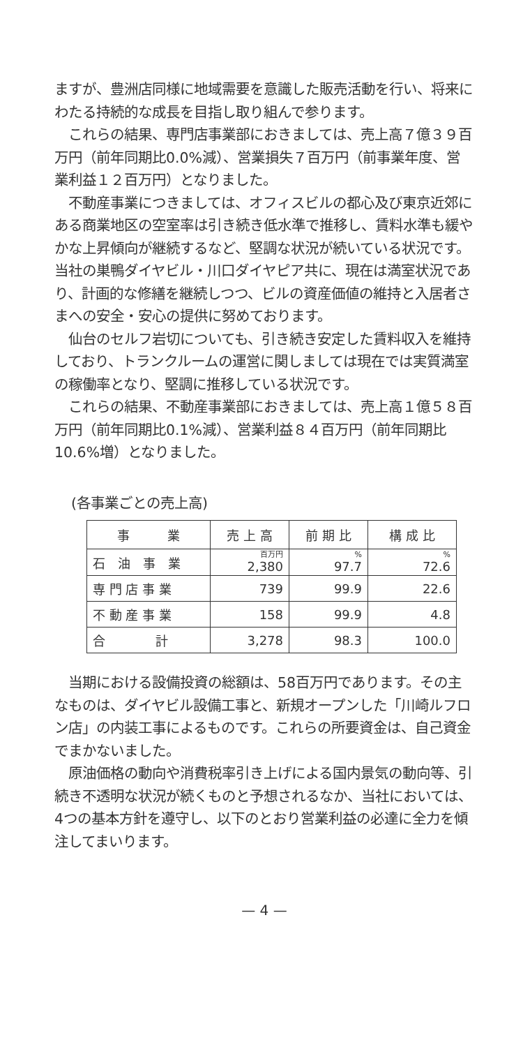ますが、豊洲店同様に地域需要を意識した販売活動を行い、将来にわたる持続的な成長を目指し取り組んで参ります。
　これらの結果、専門店事業部におきましては、売上高７億３９百万円（前年同期比0.0%減）、営業損失７百万円（前事業年度、営業利益１２百万円）となりました。
　不動産事業につきましては、オフィスビルの都心及び東京近郊にある商業地区の空室率は引き続き低水準で推移し、賃料水準も緩やかな上昇傾向が継続するなど、堅調な状況が続いている状況です。当社の巣鴨ダイヤビル・川口ダイヤピア共に、現在は満室状況であり、計画的な修繕を継続しつつ、ビルの資産価値の維持と入居者さまへの安全・安心の提供に努めております。
　仙台のセルフ岩切についても、引き続き安定した賃料収入を維持しており、トランクルームの運営に関しましては現在では実質満室の稼働率となり、堅調に推移している状況です。
　これらの結果、不動産事業部におきましては、売上高１億５８百万円（前年同期比0.1%減）、営業利益８４百万円（前年同期比10.6%増）となりました。
(各事業ごとの売上高)
| 事 業 | 売 上 高 | 前 期 比 | 構 成 比 |
| --- | --- | --- | --- |
| 石 油 事 業 | 百万円 2,380 | % 97.7 | % 72.6 |
| 専 門 店 事 業 | 739 | 99.9 | 22.6 |
| 不 動 産 事 業 | 158 | 99.9 | 4.8 |
| 合 計 | 3,278 | 98.3 | 100.0 |
　当期における設備投資の総額は、58百万円であります。その主なものは、ダイヤビル設備工事と、新規オープンした「川崎ルフロン店」の内装工事によるものです。これらの所要資金は、自己資金でまかないました。
　原油価格の動向や消費税率引き上げによる国内景気の動向等、引続き不透明な状況が続くものと予想されるなか、当社においては、4つの基本方針を遵守し、以下のとおり営業利益の必達に全力を傾注してまいります。
— 4 —